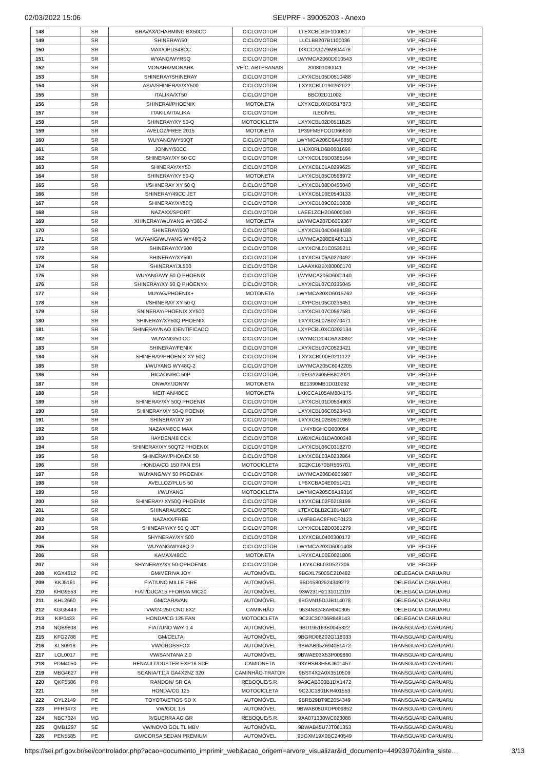02/03/2022 15:06 SEI/PRF - 39005203 - Anexo
| 148 | | SR | BRAVAX/CHARMING BX50CC | CICLOMOTOR | LTEXCBLB0F1000517 | VIP_RECIFE |
| 149 | | SR | SHINERAY/50 | CICLOMOTOR | LLCLBB207B1100036 | VIP_RECIFE |
| 150 | | SR | MAX/OPUS48CC | CICLOMOTOR | IXKCCA1079M804478 | VIP_RECIFE |
| 151 | | SR | WYANG/WYRSQ | CICLOMOTOR | LWYMCA2060D010543 | VIP_RECIFE |
| 152 | | SR | MONARK/MONARK | VEÍC. ARTESANAIS | 200801030041 | VIP_RECIFE |
| 153 | | SR | SHINERAY/SHINERAY | CICLOMOTOR | LXYXCBL05D0510488 | VIP_RECIFE |
| 154 | | SR | ASIA/SHINERAY/XY500 | CICLOMOTOR | LXYXCBL0190262022 | VIP_RECIFE |
| 155 | | SR | ITALIKA/XT50 | CICLOMOTOR | BBC02D11002 | VIP_RECIFE |
| 156 | | SR | SHINERAI/PHOENIX | MOTONETA | LXYXCBL0XD0517873 | VIP_RECIFE |
| 157 | | SR | ITAKILA/ITALIKA | CICLOMOTOR | ILEGÍVEL | VIP_RECIFE |
| 158 | | SR | SHINERAY/XY 50-Q | MOTOCICLETA | LXYXCBL02D0511B25 | VIP_RECIFE |
| 159 | | SR | AVELOZ/FREE 2015 | MOTONETA | 1P39FMBFCO1066600 | VIP_RECIFE |
| 160 | | SR | WUYANG/WY50QT | CICLOMOTOR | LWYMCA206C6A46850 | VIP_RECIFE |
| 161 | | SR | JONNY/50CC | CICLOMOTOR | LHJX0RLD6B0601696 | VIP_RECIFE |
| 162 | | SR | SHINERAY/XY 50 CC | CICLOMOTOR | LXYXCDL05D0385164 | VIP_RECIFE |
| 163 | | SR | SHINERAY/XY50 | CICLOMOTOR | LXYXCBL01A0299625 | VIP_RECIFE |
| 164 | | SR | SHINERAY/XY 50-Q | MOTONETA | LXYXCBL05C0568972 | VIP_RECIFE |
| 165 | | SR | I/SHINERAY XY 50 Q | CICLOMOTOR | LXYXCBL08D0456040 | VIP_RECIFE |
| 166 | | SR | SHINERAY/49CC JET | CICLOMOTOR | LXYXCBL06E0540133 | VIP_RECIFE |
| 167 | | SR | SHINERAY/XY50Q | CICLOMOTOR | LXYXCBL09C0210838 | VIP_RECIFE |
| 168 | | SR | NAZAXX/SPORT | CICLOMOTOR | LAEE1ZCH2D6000040 | VIP_RECIFE |
| 169 | | SR | XHINERAY/WUYANG WY380-2 | MOTONETA | LWYMCA207D6009367 | VIP_RECIFE |
| 170 | | SR | SHINERAY/50Q | CICLOMOTOR | LXYXCBL04D0484188 | VIP_RECIFE |
| 171 | | SR | WUYANG/WUYANG WY48Q-2 | CICLOMOTOR | LWYMCA208E6A65113 | VIP_RECIFE |
| 172 | | SR | SHINERAY/XY500 | CICLOMOTOR | LXYXCNL01C0535211 | VIP_RECIFE |
| 173 | | SR | SHINERAY/XY500 | CICLOMOTOR | LXYXCBL06A0270492 | VIP_RECIFE |
| 174 | | SR | SHINERAY/JL500 | CICLOMOTOR | LAAAXKBBX80000170 | VIP_RECIFE |
| 175 | | SR | WUYANG/WY 50 Q PHOENIX | CICLOMOTOR | LWYMCA205D6001140 | VIP_RECIFE |
| 176 | | SR | SHINERAY/XY 50 Q PHOENYX | CICLOMOTOR | LXYXCBL07C0335045 | VIP_RECIFE |
| 177 | | SR | MUYAG/PHOENIX+ | MOTONETA | LWYMCA20XD6015762 | VIP_RECIFE |
| 178 | | SR | I/SHINERAY XY 50 Q | CICLOMOTOR | LXYPCBL05C0236451 | VIP_RECIFE |
| 179 | | SR | SNINERAY/PHOENIX XY500 | CICLOMOTOR | LXYXCBL07C0567581 | VIP_RECIFE |
| 180 | | SR | SHINERAY/XY50Q PHOENIX | CICLOMOTOR | LXYXCBL07B0270471 | VIP_RECIFE |
| 181 | | SR | SHINERAY/NAO IDENTIFICADO | CICLOMOTOR | LXYPCBL0XC0202134 | VIP_RECIFE |
| 182 | | SR | WUYANG/50 CC | CICLOMOTOR | LWYMC1204C6A20392 | VIP_RECIFE |
| 183 | | SR | SHINERAY/FENIX | CICLOMOTOR | LXYXCBL07C0523421 | VIP_RECIFE |
| 184 | | SR | SHINERAY/PHOENIX XY 50Q | CICLOMOTOR | LXYXCBL00E0211122 | VIP_RECIFE |
| 185 | | SR | I/WUYANG WY48Q-2 | CICLOMOTOR | LWYMCA205C6042205 | VIP_RECIFE |
| 186 | | SR | RICAON/RC 50P | CICLOMOTOR | LXEGA2405EB802021 | VIP_RECIFE |
| 187 | | SR | ONWAY/JONNY | MOTONETA | BZ1390MB1D010292 | VIP_RECIFE |
| 188 | | SR | MEITIAN/48CC | MOTONETA | LXKCCA105AM804175 | VIP_RECIFE |
| 189 | | SR | SHINERAY/XY 50Q PHOENIX | CICLOMOTOR | LXYXCBL01D0534903 | VIP_RECIFE |
| 190 | | SR | SHINERAY/XY 50-Q POENIX | CICLOMOTOR | LXYXCBL06C0523443 | VIP_RECIFE |
| 191 | | SR | SHINERAY/XY 50 | CICLOMOTOR | LXYXCBL02B0501969 | VIP_RECIFE |
| 192 | | SR | NAZAX/48CC MAX | CICLOMOTOR | LY4YBGHCO000054 | VIP_RECIFE |
| 193 | | SR | HAYDEN/48 CCK | CICLOMOTOR | LW8XCAL01DA000348 | VIP_RECIFE |
| 194 | | SR | SHINERAY/XY 50QT2 PHOENIX | CICLOMOTOR | LXYXCBL06C0318270 | VIP_RECIFE |
| 195 | | SR | SHINERAY/PHONEX 50 | CICLOMOTOR | LXYXCBL03A0232864 | VIP_RECIFE |
| 196 | | SR | HONDA/CG 150 FAN ESI | MOTOCICLETA | 9C2KC1670BR565701 | VIP_RECIFE |
| 197 | | SR | WUYANG/WY 50 PROENIX | CICLOMOTOR | LWYMCA206D6005987 | VIP_RECIFE |
| 198 | | SR | AVELLOZ/PLUS 50 | CICLOMOTOR | LP6XCBA04E0051421 | VIP_RECIFE |
| 199 | | SR | I/WUYANG | MOTOCICLETA | LWYMCA205C6A19316 | VIP_RECIFE |
| 200 | | SR | SHINERAY/ XY50Q PHOENIX | CICLOMOTOR | LXYXCBL02F0218199 | VIP_RECIFE |
| 201 | | SR | SHINARAU/50CC | CICLOMOTOR | LTEXCBLB2C1014107 | VIP_RECIFE |
| 202 | | SR | NAZAXX/FREE | CICLOMOTOR | LY4FBGAC8FNCF0123 | VIP_RECIFE |
| 203 | | SR | SHINEARY/XY 50 Q JET | CICLOMOTOR | LXYXCDL02D0381279 | VIP_RECIFE |
| 204 | | SR | SHYNERAY/XY 500 | CICLOMOTOR | LXYXCBL0400300172 | VIP_RECIFE |
| 205 | | SR | WUYANG/WY48Q-2 | CICLOMOTOR | LWYMCA20XD6001408 | VIP_RECIFE |
| 206 | | SR | KAMAX/48CC | MOTONETA | LRYXCAL00E0021806 | VIP_RECIFE |
| 207 | | SR | SHYNERAY/XY 50-QPHOENIX | CICLOMOTOR | LKYKCBL03D527306 | VIP_RECIFE |
| 208 | KGX4612 | PE | GM/MERIVA JOY | AUTOMÓVEL | 9BGXL75005C210482 | DELEGACIA CARUARU |
| 209 | KKJ5161 | PE | FIAT/UNO MILLE FIRE | AUTOMÓVEL | 9BD15802524349272 | DELEGACIA CARUARU |
| 210 | KHG9553 | PE | FIAT/DUCA15 FFORMA MIC20 | AUTOMÓVEL | 93W231H2131012119 | DELEGACIA CARUARU |
| 211 | KHL2660 | PE | GM/CARAVAN | AUTOMÓVEL | 9BGVN15DJJB114078 | DELEGACIA CARUARU |
| 212 | KGG5449 | PE | VW/24.250 CNC 6X2 | CAMINHÃO | 9534N8248AR040305 | DELEGACIA CARUARU |
| 213 | KIP0433 | PE | HONDA/CG 125 FAN | MOTOCICLETA | 9C2JC30706R848143 | DELEGACIA CARUARU |
| 214 | NQB9808 | PB | FIAT/UNO WAY 1.4 | AUTOMÓVEL | 9BD195163B0045322 | TRANSGUARD CARUARU |
| 215 | KFG2788 | PE | GM/CELTA | AUTOMÓVEL | 9BGRD08Z02G118033 | TRANSGUARD CARUARU |
| 216 | KLS0918 | PE | VW/CROSSFOX | AUTOMÓVEL | 9BWAB05Z694051472 | TRANSGUARD CARUARU |
| 217 | LOL0017 | PE | VW/SANTANA 2.0 | AUTOMÓVEL | 9BWAE03X53P009860 | TRANSGUARD CARUARU |
| 218 | PDM4050 | PE | RENAULT/DUSTER EXP16 SCE | CAMIONETA | 93YHSR3H5KJ601457 | TRANSGUARD CARUARU |
| 219 | MBG4627 | PR | SCANIA/T114 GA4X2NZ 320 | CAMINHÃO-TRATOR | 9BST4X2A0X3510509 | TRANSGUARD CARUARU |
| 220 | QKF5586 | PR | RANDON/ SR CA | REBOQUE/S.R. | 9A9CAB300B1DX1472 | TRANSGUARD CARUARU |
| 221 | | SR | HONDA/CG 125 | MOTOCICLETA | 9C2JC1801KR401553 | TRANSGUARD CARUARU |
| 222 | OYL2149 | PE | TOYOTA/ETIOS SD X | AUTOMÓVEL | 9BRB29BT9E2054349 | TRANSGUARD CARUARU |
| 223 | PFH3473 | PE | VW/GOL 1.6 | AUTOMÓVEL | 9BWAB05UXDP009852 | TRANSGUARD CARUARU |
| 224 | NBC7024 | MG | R/GUERRA AG GR | REBOQUE/S.R. | 9AA071330WC023088 | TRANSGUARD CARUARU |
| 225 | QMB1297 | SE | VW/NOVO GOL TL MBV | AUTOMÓVEL | 9BWAB45U7JT061353 | TRANSGUARD CARUARU |
| 226 | PEN5585 | PE | GM/CORSA SEDAN PREMIUM | AUTOMÓVEL | 9BGXM19X0BC240549 | TRANSGUARD CARUARU |
https://sei.prf.gov.br/sei/controlador.php?acao=documento_imprimir_web&acao_origem=arvore_visualizar&id_documento=44993970&infra_siste… 3/13